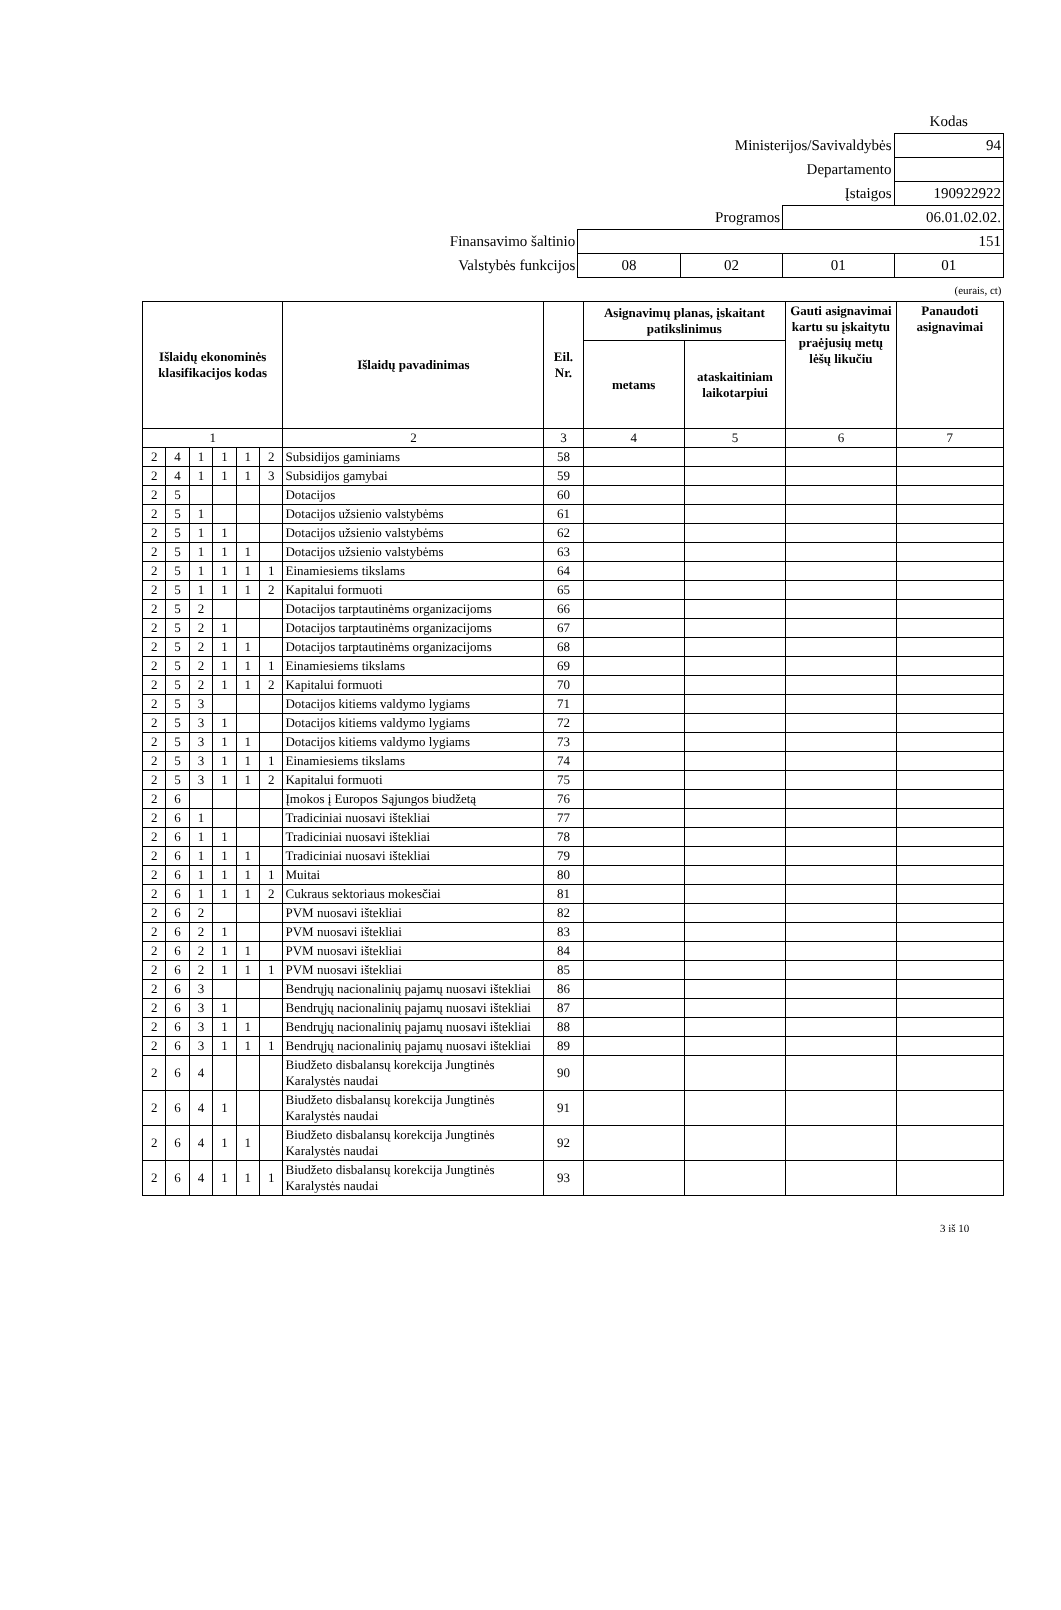| | | | | Kodas |
| Ministerijos/Savivaldybės | | | | 94 |
| Departamento | | | | |
| Įstaigos | | | | 190922922 |
| Programos | | | 06.01.02.02. | |
| Finansavimo šaltinio | 151 | | | |
| Valstybės funkcijos | 08 | 02 | 01 | 01 |
| (eurais, ct) | | | | |
| Išlaidų ekonominės klasifikacijos kodas | | | | | | Išlaidų pavadinimas | Eil. Nr. | Asignavimų planas, įskaitant patikslinimus | | Gauti asignavimai kartu su įskaitytu praėjusių metų lėšų likučiu | Panaudoti asignavimai |
| --- | --- | --- | --- | --- | --- | --- | --- | --- | --- | --- | --- |
| | | | | | | | | metams | ataskaitiniam laikotarpiui | | |
| 1 | | | | | | 2 | 3 | 4 | 5 | 6 | 7 |
| 2 | 4 | 1 | 1 | 1 | 2 | Subsidijos gaminiams | 58 | | | | |
| 2 | 4 | 1 | 1 | 1 | 3 | Subsidijos gamybai | 59 | | | | |
| 2 | 5 | | | | | Dotacijos | 60 | | | | |
| 2 | 5 | 1 | | | | Dotacijos užsienio valstybėms | 61 | | | | |
| 2 | 5 | 1 | 1 | | | Dotacijos užsienio valstybėms | 62 | | | | |
| 2 | 5 | 1 | 1 | 1 | | Dotacijos užsienio valstybėms | 63 | | | | |
| 2 | 5 | 1 | 1 | 1 | 1 | Einamiesiems tikslams | 64 | | | | |
| 2 | 5 | 1 | 1 | 1 | 2 | Kapitalui formuoti | 65 | | | | |
| 2 | 5 | 2 | | | | Dotacijos tarptautinėms organizacijoms | 66 | | | | |
| 2 | 5 | 2 | 1 | | | Dotacijos tarptautinėms organizacijoms | 67 | | | | |
| 2 | 5 | 2 | 1 | 1 | | Dotacijos tarptautinėms organizacijoms | 68 | | | | |
| 2 | 5 | 2 | 1 | 1 | 1 | Einamiesiems tikslams | 69 | | | | |
| 2 | 5 | 2 | 1 | 1 | 2 | Kapitalui formuoti | 70 | | | | |
| 2 | 5 | 3 | | | | Dotacijos kitiems valdymo lygiams | 71 | | | | |
| 2 | 5 | 3 | 1 | | | Dotacijos kitiems valdymo lygiams | 72 | | | | |
| 2 | 5 | 3 | 1 | 1 | | Dotacijos kitiems valdymo lygiams | 73 | | | | |
| 2 | 5 | 3 | 1 | 1 | 1 | Einamiesiems tikslams | 74 | | | | |
| 2 | 5 | 3 | 1 | 1 | 2 | Kapitalui formuoti | 75 | | | | |
| 2 | 6 | | | | | Įmokos į Europos Sąjungos biudžetą | 76 | | | | |
| 2 | 6 | 1 | | | | Tradiciniai nuosavi ištekliai | 77 | | | | |
| 2 | 6 | 1 | 1 | | | Tradiciniai nuosavi ištekliai | 78 | | | | |
| 2 | 6 | 1 | 1 | 1 | | Tradiciniai nuosavi ištekliai | 79 | | | | |
| 2 | 6 | 1 | 1 | 1 | 1 | Muitai | 80 | | | | |
| 2 | 6 | 1 | 1 | 1 | 2 | Cukraus sektoriaus mokesčiai | 81 | | | | |
| 2 | 6 | 2 | | | | PVM nuosavi ištekliai | 82 | | | | |
| 2 | 6 | 2 | 1 | | | PVM nuosavi ištekliai | 83 | | | | |
| 2 | 6 | 2 | 1 | 1 | | PVM nuosavi ištekliai | 84 | | | | |
| 2 | 6 | 2 | 1 | 1 | 1 | PVM nuosavi ištekliai | 85 | | | | |
| 2 | 6 | 3 | | | | Bendrųjų nacionalinių pajamų nuosavi ištekliai | 86 | | | | |
| 2 | 6 | 3 | 1 | | | Bendrųjų nacionalinių pajamų nuosavi ištekliai | 87 | | | | |
| 2 | 6 | 3 | 1 | 1 | | Bendrųjų nacionalinių pajamų nuosavi ištekliai | 88 | | | | |
| 2 | 6 | 3 | 1 | 1 | 1 | Bendrųjų nacionalinių pajamų nuosavi ištekliai | 89 | | | | |
| 2 | 6 | 4 | | | | Biudžeto disbalansų korekcija Jungtinės Karalystės naudai | 90 | | | | |
| 2 | 6 | 4 | 1 | | | Biudžeto disbalansų korekcija Jungtinės Karalystės naudai | 91 | | | | |
| 2 | 6 | 4 | 1 | 1 | | Biudžeto disbalansų korekcija Jungtinės Karalystės naudai | 92 | | | | |
| 2 | 6 | 4 | 1 | 1 | 1 | Biudžeto disbalansų korekcija Jungtinės Karalystės naudai | 93 | | | | |
3 iš 10